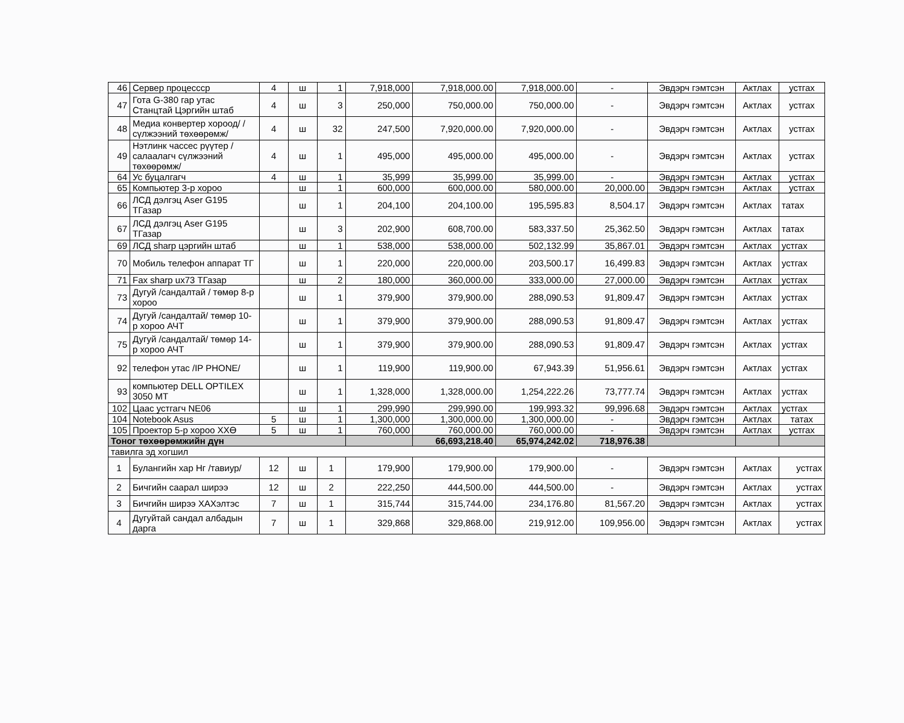| 46 | Сервер процессср | 4 | ш | 1 | 7,918,000 | 7,918,000.00 | 7,918,000.00 | - | Эвдэрч гэмтсэн | Актлах | устгах |
| 47 | Гота G-380 гар утас Станцтай Цэргийн штаб | 4 | ш | 3 | 250,000 | 750,000.00 | 750,000.00 | - | Эвдэрч гэмтсэн | Актлах | устгах |
| 48 | Медиа конвертер хороод/ /сүлжээний төхөөрөмж/ | 4 | ш | 32 | 247,500 | 7,920,000.00 | 7,920,000.00 | - | Эвдэрч гэмтсэн | Актлах | устгах |
| 49 | Нэтлинк чассес рүүтер /салаалагч сүлжээний төхөөрөмж/ | 4 | ш | 1 | 495,000 | 495,000.00 | 495,000.00 | - | Эвдэрч гэмтсэн | Актлах | устгах |
| 64 | Ус буцалгагч | 4 | ш | 1 | 35,999 | 35,999.00 | 35,999.00 | - | Эвдэрч гэмтсэн | Актлах | устгах |
| 65 | Компьютер 3-р хороо | | ш | 1 | 600,000 | 600,000.00 | 580,000.00 | 20,000.00 | Эвдэрч гэмтсэн | Актлах | устгах |
| 66 | ЛСД дэлгэц Aser G195 ТГазар | | ш | 1 | 204,100 | 204,100.00 | 195,595.83 | 8,504.17 | Эвдэрч гэмтсэн | Актлах | татах |
| 67 | ЛСД дэлгэц Aser G195 ТГазар | | ш | 3 | 202,900 | 608,700.00 | 583,337.50 | 25,362.50 | Эвдэрч гэмтсэн | Актлах | татах |
| 69 | ЛСД sharp цэргийн штаб | | ш | 1 | 538,000 | 538,000.00 | 502,132.99 | 35,867.01 | Эвдэрч гэмтсэн | Актлах | устгах |
| 70 | Мобиль телефон аппарат ТГ | | ш | 1 | 220,000 | 220,000.00 | 203,500.17 | 16,499.83 | Эвдэрч гэмтсэн | Актлах | устгах |
| 71 | Fax sharp ux73 ТГазар | | ш | 2 | 180,000 | 360,000.00 | 333,000.00 | 27,000.00 | Эвдэрч гэмтсэн | Актлах | устгах |
| 73 | Дугуй /сандалтай / төмөр 8-р хороо | | ш | 1 | 379,900 | 379,900.00 | 288,090.53 | 91,809.47 | Эвдэрч гэмтсэн | Актлах | устгах |
| 74 | Дугуй /сандалтай/ төмөр 10-р хороо АЧТ | | ш | 1 | 379,900 | 379,900.00 | 288,090.53 | 91,809.47 | Эвдэрч гэмтсэн | Актлах | устгах |
| 75 | Дугуй /сандалтай/ төмөр 14-р хороо АЧТ | | ш | 1 | 379,900 | 379,900.00 | 288,090.53 | 91,809.47 | Эвдэрч гэмтсэн | Актлах | устгах |
| 92 | телефон утас /IP PHONE/ | | ш | 1 | 119,900 | 119,900.00 | 67,943.39 | 51,956.61 | Эвдэрч гэмтсэн | Актлах | устгах |
| 93 | компьютер DELL OPTILEX 3050 MT | | ш | 1 | 1,328,000 | 1,328,000.00 | 1,254,222.26 | 73,777.74 | Эвдэрч гэмтсэн | Актлах | устгах |
| 102 | Цаас устгагч NE06 | | ш | 1 | 299,990 | 299,990.00 | 199,993.32 | 99,996.68 | Эвдэрч гэмтсэн | Актлах | устгах |
| 104 | Notebook Asus | 5 | ш | 1 | 1,300,000 | 1,300,000.00 | 1,300,000.00 | - | Эвдэрч гэмтсэн | Актлах | татах |
| 105 | Проектор 5-р хороо ХХӨ | 5 | ш | 1 | 760,000 | 760,000.00 | 760,000.00 | - | Эвдэрч гэмтсэн | Актлах | устгах |
| Тоног төхөөрөмжийн дүн | | | | | | 66,693,218.40 | 65,974,242.02 | 718,976.38 | | | |
| тавилга эд хогшил | | | | | | | | | | | |
| 1 | Булангийн хар Нг /тавиур/ | 12 | ш | 1 | 179,900 | 179,900.00 | 179,900.00 | - | Эвдэрч гэмтсэн | Актлах | устгах |
| 2 | Бичгийн саарал ширээ | 12 | ш | 2 | 222,250 | 444,500.00 | 444,500.00 | - | Эвдэрч гэмтсэн | Актлах | устгах |
| 3 | Бичгийн ширээ ХАХэлтэс | 7 | ш | 1 | 315,744 | 315,744.00 | 234,176.80 | 81,567.20 | Эвдэрч гэмтсэн | Актлах | устгах |
| 4 | Дугуйтай сандал албадын дарга | 7 | ш | 1 | 329,868 | 329,868.00 | 219,912.00 | 109,956.00 | Эвдэрч гэмтсэн | Актлах | устгах |